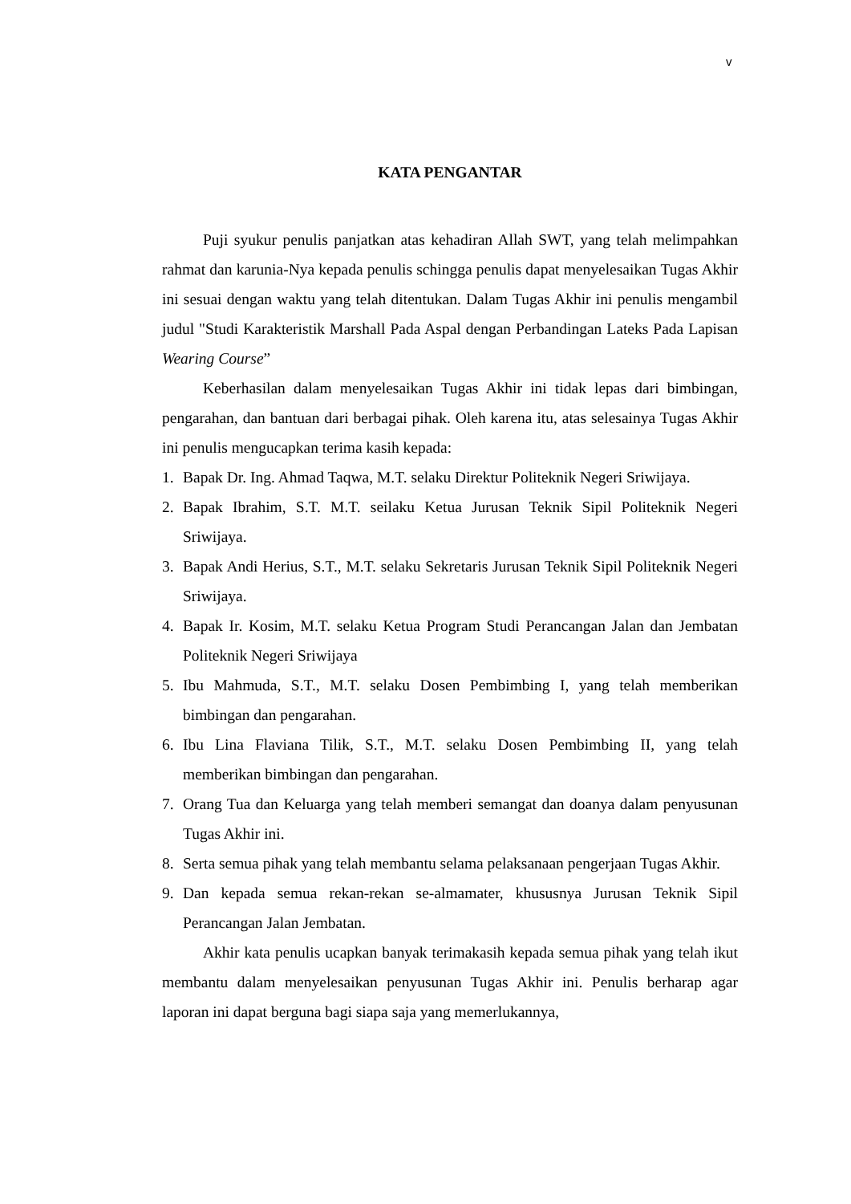v
KATA PENGANTAR
Puji syukur penulis panjatkan atas kehadiran Allah SWT, yang telah melimpahkan rahmat dan karunia-Nya kepada penulis schingga penulis dapat menyelesaikan Tugas Akhir ini sesuai dengan waktu yang telah ditentukan. Dalam Tugas Akhir ini penulis mengambil judul "Studi Karakteristik Marshall Pada Aspal dengan Perbandingan Lateks Pada Lapisan Wearing Course”
Keberhasilan dalam menyelesaikan Tugas Akhir ini tidak lepas dari bimbingan, pengarahan, dan bantuan dari berbagai pihak. Oleh karena itu, atas selesainya Tugas Akhir ini penulis mengucapkan terima kasih kepada:
1. Bapak Dr. Ing. Ahmad Taqwa, M.T. selaku Direktur Politeknik Negeri Sriwijaya.
2. Bapak Ibrahim, S.T. M.T. seilaku Ketua Jurusan Teknik Sipil Politeknik Negeri Sriwijaya.
3. Bapak Andi Herius, S.T., M.T. selaku Sekretaris Jurusan Teknik Sipil Politeknik Negeri Sriwijaya.
4. Bapak Ir. Kosim, M.T. selaku Ketua Program Studi Perancangan Jalan dan Jembatan Politeknik Negeri Sriwijaya
5. Ibu Mahmuda, S.T., M.T. selaku Dosen Pembimbing I, yang telah memberikan bimbingan dan pengarahan.
6. Ibu Lina Flaviana Tilik, S.T., M.T. selaku Dosen Pembimbing II, yang telah memberikan bimbingan dan pengarahan.
7. Orang Tua dan Keluarga yang telah memberi semangat dan doanya dalam penyusunan Tugas Akhir ini.
8. Serta semua pihak yang telah membantu selama pelaksanaan pengerjaan Tugas Akhir.
9. Dan kepada semua rekan-rekan se-almamater, khususnya Jurusan Teknik Sipil Perancangan Jalan Jembatan.
Akhir kata penulis ucapkan banyak terimakasih kepada semua pihak yang telah ikut membantu dalam menyelesaikan penyusunan Tugas Akhir ini. Penulis berharap agar laporan ini dapat berguna bagi siapa saja yang memerlukannya,